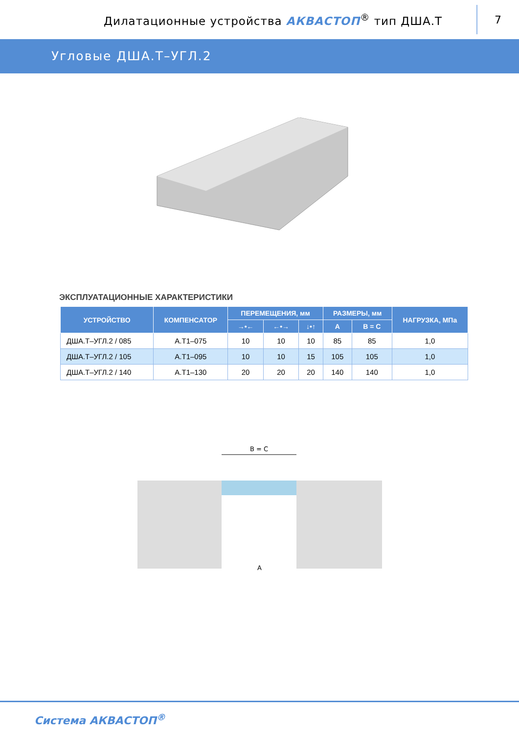Дилатационные устройства АКВАСТОП<sup>®</sup> тип ДША.Т
7
Угловые ДША.Т–УГЛ.2
ЭКСПЛУАТАЦИОННЫЕ ХАРАКТЕРИСТИКИ
| УСТРОЙСТВО | КОМПЕНСАТОР | ПЕРЕМЕЩЕНИЯ, мм | | | РАЗМЕРЫ, мм | | НАГРУЗКА, МПа |
| --- | --- | --- | --- | --- | --- | --- | --- |
| | | →•← | ←•→ | ↓•↑ | А | В = С | |
| ДША.Т–УГЛ.2 / 085 | А.Т1–075 | 10 | 10 | 10 | 85 | 85 | 1,0 |
| ДША.Т–УГЛ.2 / 105 | А.Т1–095 | 10 | 10 | 15 | 105 | 105 | 1,0 |
| ДША.Т–УГЛ.2 / 140 | А.Т1–130 | 20 | 20 | 20 | 140 | 140 | 1,0 |
B = C
A
Система АКВАСТОП<sup>®</sup>